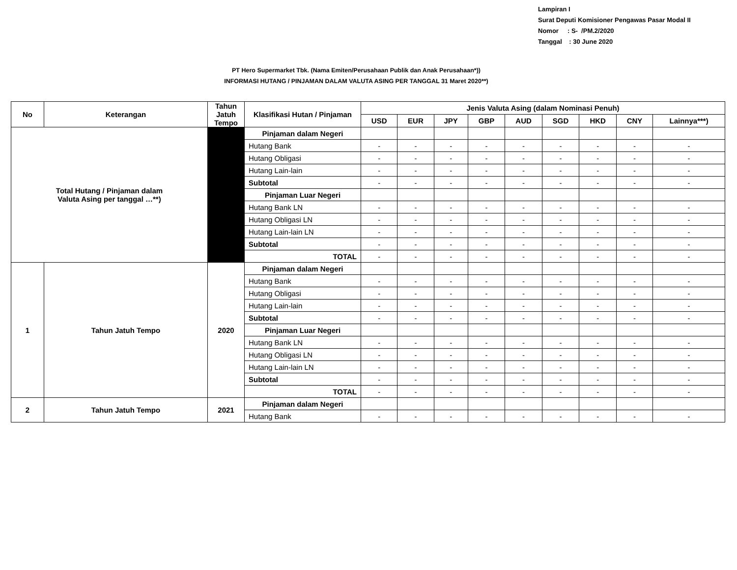Lampiran I
Surat Deputi Komisioner Pengawas Pasar Modal II
Nomor : S- /PM.2/2020
Tanggal : 30 June 2020
PT Hero Supermarket Tbk. (Nama Emiten/Perusahaan Publik dan Anak Perusahaan*))
INFORMASI HUTANG / PINJAMAN DALAM VALUTA ASING PER TANGGAL 31 Maret 2020**)
| No | Keterangan | Tahun Jatuh Tempo | Klasifikasi Hutan / Pinjaman | Jenis Valuta Asing (dalam Nominasi Penuh) | | | | | | | | |
| --- | --- | --- | --- | --- | --- | --- | --- | --- | --- | --- | --- | --- |
| | | | | USD | EUR | JPY | GBP | AUD | SGD | HKD | CNY | Lainnya***) |
| Total Hutang / Pinjaman dalam Valuta Asing per tanggal …**) | | | Pinjaman dalam Negeri | | | | | | | | | |
| | | | Hutang Bank | - | - | - | - | - | - | - | - | - |
| | | | Hutang Obligasi | - | - | - | - | - | - | - | - | - |
| | | | Hutang Lain-lain | - | - | - | - | - | - | - | - | - |
| | | | Subtotal | - | - | - | - | - | - | - | - | - |
| | | | Pinjaman Luar Negeri | | | | | | | | | |
| | | | Hutang Bank LN | - | - | - | - | - | - | - | - | - |
| | | | Hutang Obligasi LN | - | - | - | - | - | - | - | - | - |
| | | | Hutang Lain-lain LN | - | - | - | - | - | - | - | - | - |
| | | | Subtotal | - | - | - | - | - | - | - | - | - |
| | | | TOTAL | - | - | - | - | - | - | - | - | - |
| 1 | Tahun Jatuh Tempo | 2020 | Pinjaman dalam Negeri | | | | | | | | | |
| | | | Hutang Bank | - | - | - | - | - | - | - | - | - |
| | | | Hutang Obligasi | - | - | - | - | - | - | - | - | - |
| | | | Hutang Lain-lain | - | - | - | - | - | - | - | - | - |
| | | | Subtotal | - | - | - | - | - | - | - | - | - |
| | | | Pinjaman Luar Negeri | | | | | | | | | |
| | | | Hutang Bank LN | - | - | - | - | - | - | - | - | - |
| | | | Hutang Obligasi LN | - | - | - | - | - | - | - | - | - |
| | | | Hutang Lain-lain LN | - | - | - | - | - | - | - | - | - |
| | | | Subtotal | - | - | - | - | - | - | - | - | - |
| | | | TOTAL | - | - | - | - | - | - | - | - | - |
| 2 | Tahun Jatuh Tempo | 2021 | Pinjaman dalam Negeri | | | | | | | | | |
| | | | Hutang Bank | - | - | - | - | - | - | - | - | - |